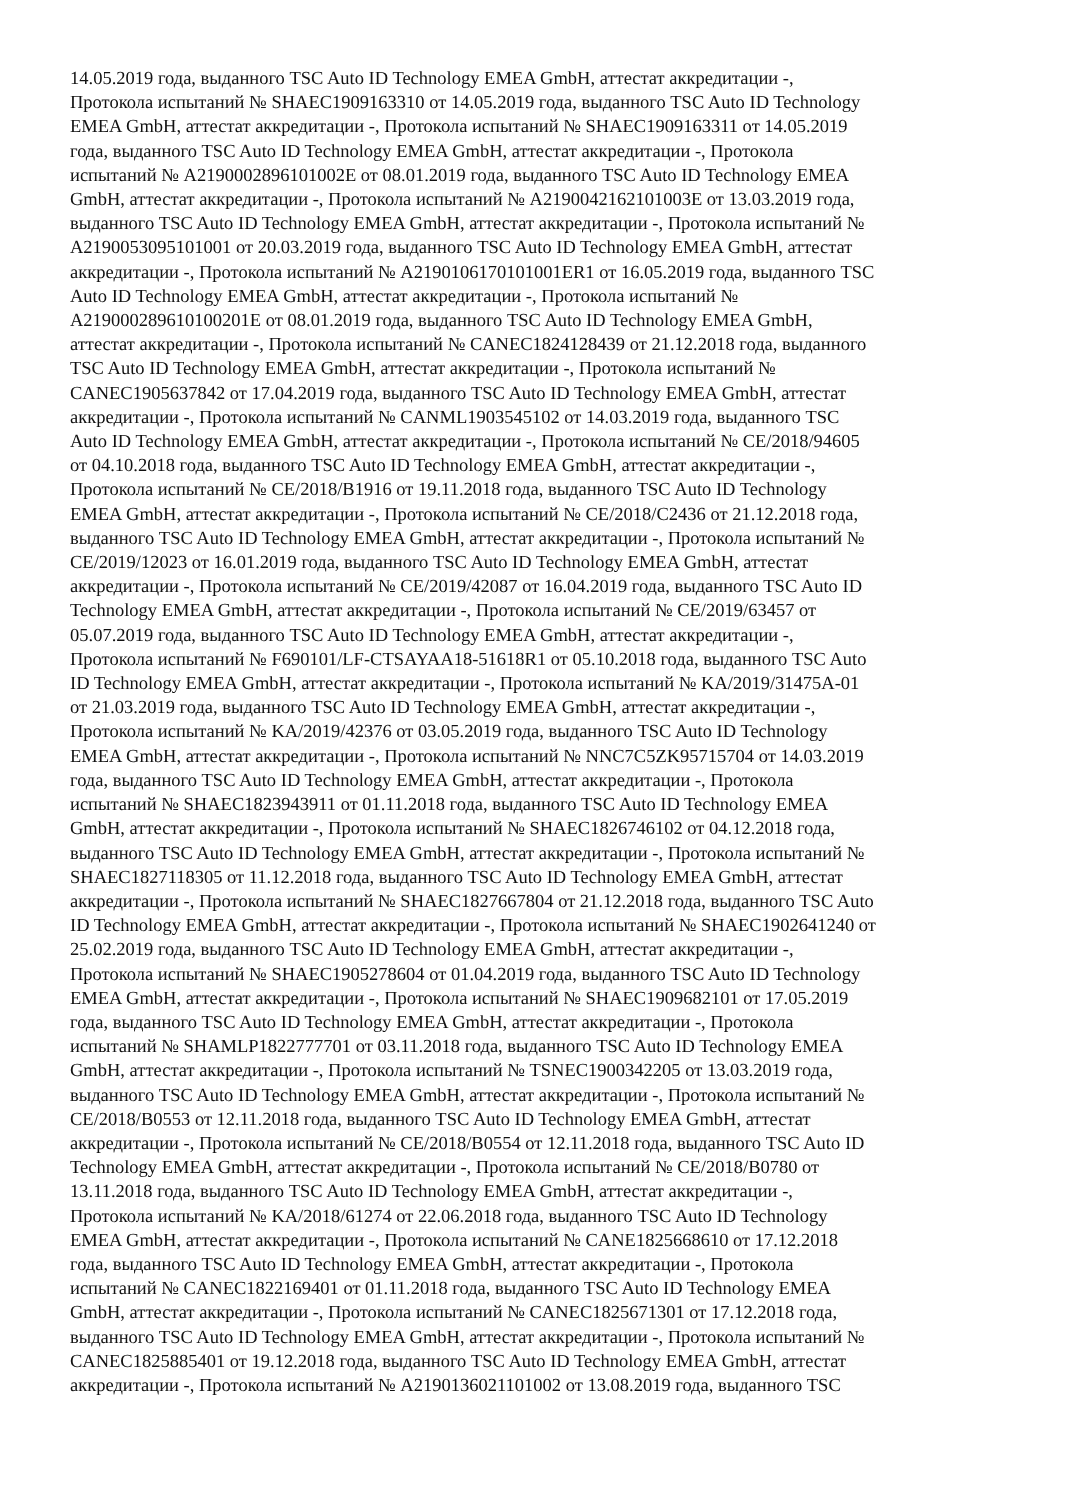14.05.2019 года, выданного TSC Auto ID Technology EMEA GmbH, аттестат аккредитации -,
Протокола испытаний № SHAEC1909163310 от 14.05.2019 года, выданного TSC Auto ID Technology
EMEA GmbH, аттестат аккредитации -, Протокола испытаний № SHAEC1909163311 от 14.05.2019
года, выданного TSC Auto ID Technology EMEA GmbH, аттестат аккредитации -, Протокола
испытаний № A2190002896101002E от 08.01.2019 года, выданного TSC Auto ID Technology EMEA
GmbH, аттестат аккредитации -, Протокола испытаний № A2190042162101003E от 13.03.2019 года,
выданного TSC Auto ID Technology EMEA GmbH, аттестат аккредитации -, Протокола испытаний №
A2190053095101001 от 20.03.2019 года, выданного TSC Auto ID Technology EMEA GmbH, аттестат
аккредитации -, Протокола испытаний № A2190106170101001ER1 от 16.05.2019 года, выданного TSC
Auto ID Technology EMEA GmbH, аттестат аккредитации -, Протокола испытаний №
A219000289610100201E от 08.01.2019 года, выданного TSC Auto ID Technology EMEA GmbH,
аттестат аккредитации -, Протокола испытаний № CANEC1824128439 от 21.12.2018 года, выданного
TSC Auto ID Technology EMEA GmbH, аттестат аккредитации -, Протокола испытаний №
CANEC1905637842 от 17.04.2019 года, выданного TSC Auto ID Technology EMEA GmbH, аттестат
аккредитации -, Протокола испытаний № CANML1903545102 от 14.03.2019 года, выданного TSC
Auto ID Technology EMEA GmbH, аттестат аккредитации -, Протокола испытаний № CE/2018/94605
от 04.10.2018 года, выданного TSC Auto ID Technology EMEA GmbH, аттестат аккредитации -,
Протокола испытаний № CE/2018/B1916 от 19.11.2018 года, выданного TSC Auto ID Technology
EMEA GmbH, аттестат аккредитации -, Протокола испытаний № CE/2018/C2436 от 21.12.2018 года,
выданного TSC Auto ID Technology EMEA GmbH, аттестат аккредитации -, Протокола испытаний №
CE/2019/12023 от 16.01.2019 года, выданного TSC Auto ID Technology EMEA GmbH, аттестат
аккредитации -, Протокола испытаний № CE/2019/42087 от 16.04.2019 года, выданного TSC Auto ID
Technology EMEA GmbH, аттестат аккредитации -, Протокола испытаний № CE/2019/63457 от
05.07.2019 года, выданного TSC Auto ID Technology EMEA GmbH, аттестат аккредитации -,
Протокола испытаний № F690101/LF-CTSAYAA18-51618R1 от 05.10.2018 года, выданного TSC Auto
ID Technology EMEA GmbH, аттестат аккредитации -, Протокола испытаний № KA/2019/31475A-01
от 21.03.2019 года, выданного TSC Auto ID Technology EMEA GmbH, аттестат аккредитации -,
Протокола испытаний № KA/2019/42376 от 03.05.2019 года, выданного TSC Auto ID Technology
EMEA GmbH, аттестат аккредитации -, Протокола испытаний № NNC7C5ZK95715704 от 14.03.2019
года, выданного TSC Auto ID Technology EMEA GmbH, аттестат аккредитации -, Протокола
испытаний № SHAEC1823943911 от 01.11.2018 года, выданного TSC Auto ID Technology EMEA
GmbH, аттестат аккредитации -, Протокола испытаний № SHAEC1826746102 от 04.12.2018 года,
выданного TSC Auto ID Technology EMEA GmbH, аттестат аккредитации -, Протокола испытаний №
SHAEC1827118305 от 11.12.2018 года, выданного TSC Auto ID Technology EMEA GmbH, аттестат
аккредитации -, Протокола испытаний № SHAEC1827667804 от 21.12.2018 года, выданного TSC Auto
ID Technology EMEA GmbH, аттестат аккредитации -, Протокола испытаний № SHAEC1902641240 от
25.02.2019 года, выданного TSC Auto ID Technology EMEA GmbH, аттестат аккредитации -,
Протокола испытаний № SHAEC1905278604 от 01.04.2019 года, выданного TSC Auto ID Technology
EMEA GmbH, аттестат аккредитации -, Протокола испытаний № SHAEC1909682101 от 17.05.2019
года, выданного TSC Auto ID Technology EMEA GmbH, аттестат аккредитации -, Протокола
испытаний № SHAMLP1822777701 от 03.11.2018 года, выданного TSC Auto ID Technology EMEA
GmbH, аттестат аккредитации -, Протокола испытаний № TSNEC1900342205 от 13.03.2019 года,
выданного TSC Auto ID Technology EMEA GmbH, аттестат аккредитации -, Протокола испытаний №
CE/2018/B0553 от 12.11.2018 года, выданного TSC Auto ID Technology EMEA GmbH, аттестат
аккредитации -, Протокола испытаний № CE/2018/B0554 от 12.11.2018 года, выданного TSC Auto ID
Technology EMEA GmbH, аттестат аккредитации -, Протокола испытаний № CE/2018/B0780 от
13.11.2018 года, выданного TSC Auto ID Technology EMEA GmbH, аттестат аккредитации -,
Протокола испытаний № KA/2018/61274 от 22.06.2018 года, выданного TSC Auto ID Technology
EMEA GmbH, аттестат аккредитации -, Протокола испытаний № CANE1825668610 от 17.12.2018
года, выданного TSC Auto ID Technology EMEA GmbH, аттестат аккредитации -, Протокола
испытаний № CANEC1822169401 от 01.11.2018 года, выданного TSC Auto ID Technology EMEA
GmbH, аттестат аккредитации -, Протокола испытаний № CANEC1825671301 от 17.12.2018 года,
выданного TSC Auto ID Technology EMEA GmbH, аттестат аккредитации -, Протокола испытаний №
CANEC1825885401 от 19.12.2018 года, выданного TSC Auto ID Technology EMEA GmbH, аттестат
аккредитации -, Протокола испытаний № A2190136021101002 от 13.08.2019 года, выданного TSC